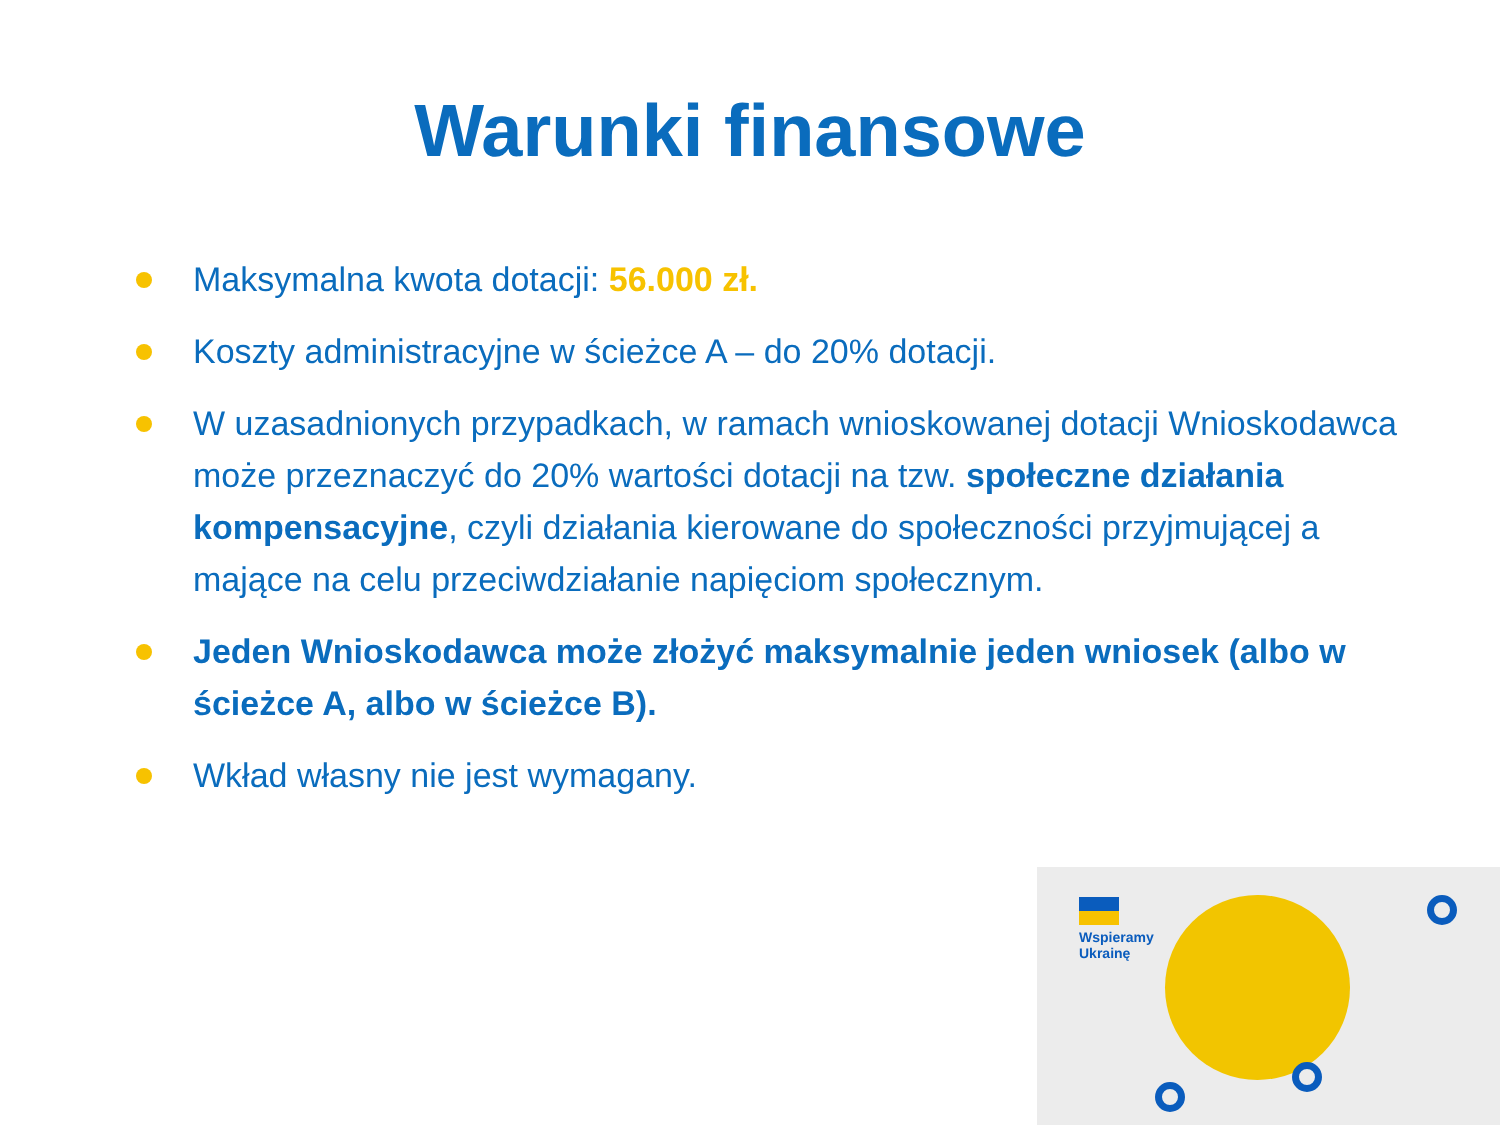Warunki finansowe
Maksymalna kwota dotacji: 56.000 zł.
Koszty administracyjne w ścieżce A – do 20% dotacji.
W uzasadnionych przypadkach, w ramach wnioskowanej dotacji Wnioskodawca może przeznaczyć do 20% wartości dotacji na tzw. społeczne działania kompensacyjne, czyli działania kierowane do społeczności przyjmującej a mające na celu przeciwdziałanie napięciom społecznym.
Jeden Wnioskodawca może złożyć maksymalnie jeden wniosek (albo w ścieżce A, albo w ścieżce B).
Wkład własny nie jest wymagany.
Wspieramy
Ukrainę